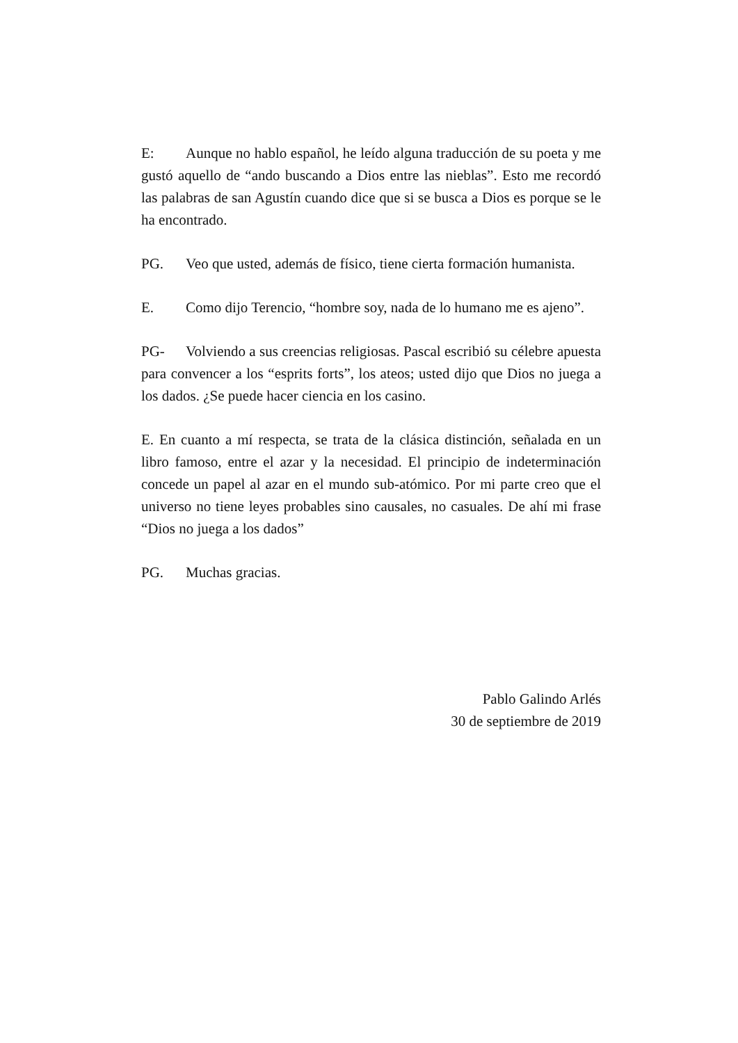E: Aunque no hablo español, he leído alguna traducción de su poeta y me gustó aquello de “ando buscando a Dios entre las nieblas”. Esto me recordó las palabras de san Agustín cuando dice que si se busca a Dios es porque se le ha encontrado.
PG. Veo que usted, además de físico, tiene cierta formación humanista.
E. Como dijo Terencio, “hombre soy, nada de lo humano me es ajeno”.
PG- Volviendo a sus creencias religiosas. Pascal escribió su célebre apuesta para convencer a los “esprits forts”, los ateos; usted dijo que Dios no juega a los dados. ¿Se puede hacer ciencia en los casino.
E. En cuanto a mí respecta, se trata de la clásica distinción, señalada en un libro famoso, entre el azar y la necesidad. El principio de indeterminación concede un papel al azar en el mundo sub-atómico. Por mi parte creo que el universo no tiene leyes probables sino causales, no casuales. De ahí mi frase “Dios no juega a los dados”
PG. Muchas gracias.
Pablo Galindo Arlés
30 de septiembre de 2019